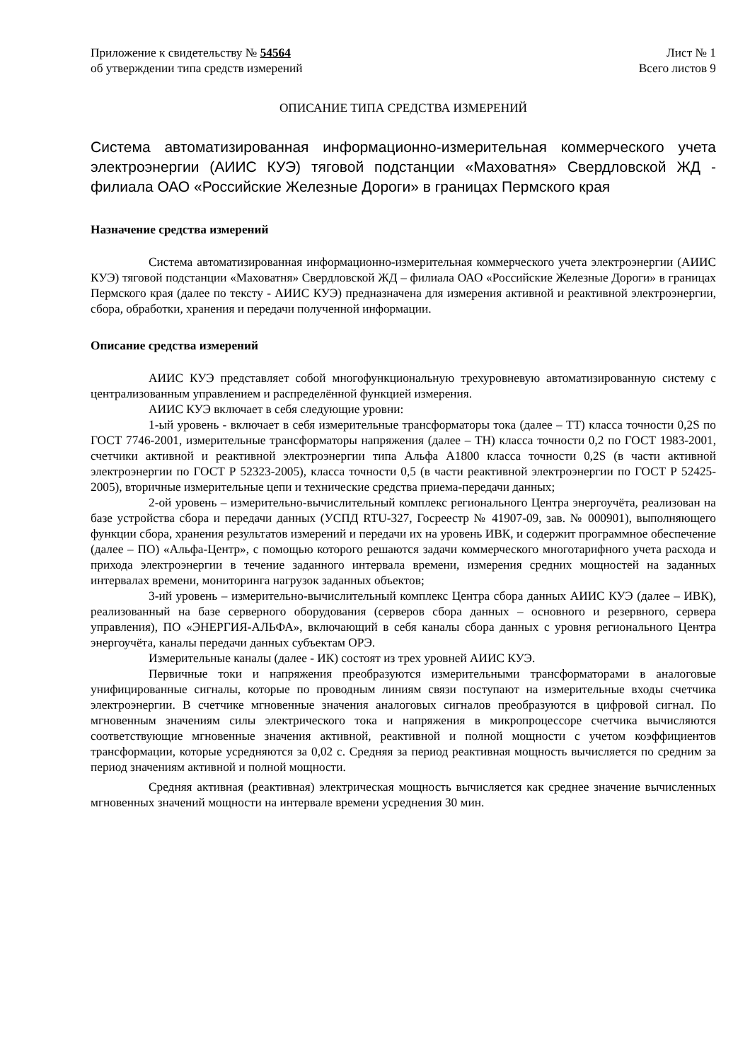Приложение к свидетельству № 54564
об утверждении типа средств измерений
Лист № 1
Всего листов 9
ОПИСАНИЕ ТИПА СРЕДСТВА ИЗМЕРЕНИЙ
Система автоматизированная информационно-измерительная коммерческого учета электроэнергии (АИИС КУЭ) тяговой подстанции «Маховатня» Свердловской ЖД - филиала ОАО «Российские Железные Дороги» в границах Пермского края
Назначение средства измерений
Система автоматизированная информационно-измерительная коммерческого учета электроэнергии (АИИС КУЭ) тяговой подстанции «Маховатня» Свердловской ЖД – филиала ОАО «Российские Железные Дороги» в границах Пермского края (далее по тексту - АИИС КУЭ) предназначена для измерения активной и реактивной электроэнергии, сбора, обработки, хранения и передачи полученной информации.
Описание средства измерений
АИИС КУЭ представляет собой многофункциональную трехуровневую автоматизированную систему с централизованным управлением и распределённой функцией измерения.
АИИС КУЭ включает в себя следующие уровни:
1-ый уровень - включает в себя измерительные трансформаторы тока (далее – ТТ) класса точности 0,2S по ГОСТ 7746-2001, измерительные трансформаторы напряжения (далее – ТН) класса точности 0,2 по ГОСТ 1983-2001, счетчики активной и реактивной электроэнергии типа Альфа А1800 класса точности 0,2S (в части активной электроэнергии по ГОСТ Р 52323-2005), класса точности 0,5 (в части реактивной электроэнергии по ГОСТ Р 52425-2005), вторичные измерительные цепи и технические средства приема-передачи данных;
2-ой уровень – измерительно-вычислительный комплекс регионального Центра энергоучёта, реализован на базе устройства сбора и передачи данных (УСПД RTU-327, Госреестр № 41907-09, зав. № 000901), выполняющего функции сбора, хранения результатов измерений и передачи их на уровень ИВК, и содержит программное обеспечение (далее – ПО) «Альфа-Центр», с помощью которого решаются задачи коммерческого многотарифного учета расхода и прихода электроэнергии в течение заданного интервала времени, измерения средних мощностей на заданных интервалах времени, мониторинга нагрузок заданных объектов;
3-ий уровень – измерительно-вычислительный комплекс Центра сбора данных АИИС КУЭ (далее – ИВК), реализованный на базе серверного оборудования (серверов сбора данных – основного и резервного, сервера управления), ПО «ЭНЕРГИЯ-АЛЬФА», включающий в себя каналы сбора данных с уровня регионального Центра энергоучёта, каналы передачи данных субъектам ОРЭ.
Измерительные каналы (далее - ИК) состоят из трех уровней АИИС КУЭ.
Первичные токи и напряжения преобразуются измерительными трансформаторами в аналоговые унифицированные сигналы, которые по проводным линиям связи поступают на измерительные входы счетчика электроэнергии. В счетчике мгновенные значения аналоговых сигналов преобразуются в цифровой сигнал. По мгновенным значениям силы электрического тока и напряжения в микропроцессоре счетчика вычисляются соответствующие мгновенные значения активной, реактивной и полной мощности с учетом коэффициентов трансформации, которые усредняются за 0,02 с. Средняя за период реактивная мощность вычисляется по средним за период значениям активной и полной мощности.
Средняя активная (реактивная) электрическая мощность вычисляется как среднее значение вычисленных мгновенных значений мощности на интервале времени усреднения 30 мин.